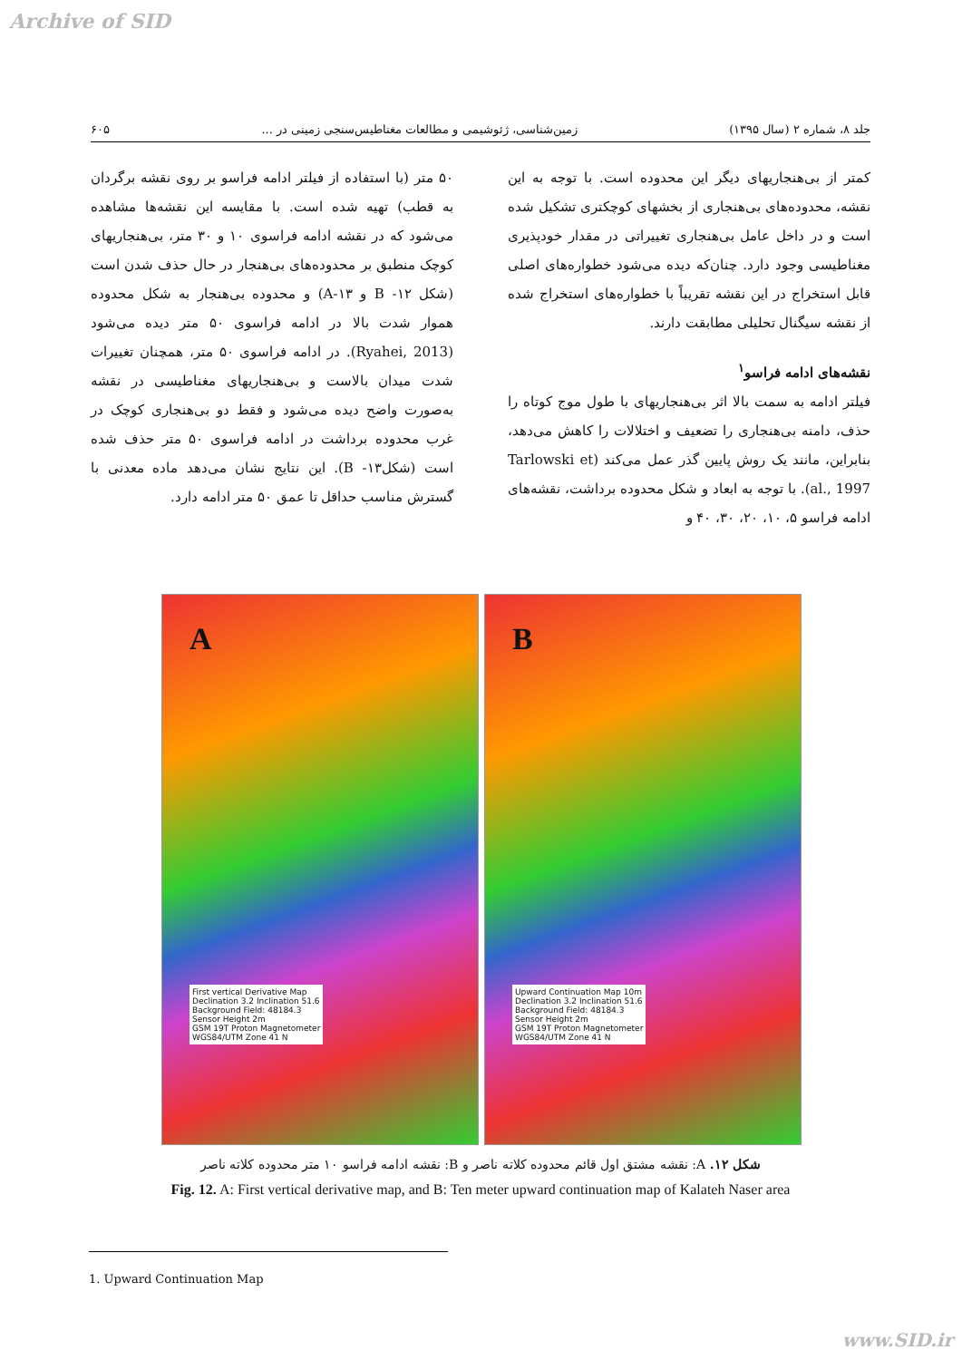Archive of SID
جلد ۸، شماره ۲ (سال ۱۳۹۵) زمین‌شناسی، ژئوشیمی و مطالعات مغناطیس‌سنجی زمینی در ... ۶۰۵
کمتر از بی‌هنجاریهای دیگر این محدوده است. با توجه به این نقشه، محدوده‌های بی‌هنجاری از بخشهای کوچکتری تشکیل شده است و در داخل عامل بی‌هنجاری تغییراتی در مقدار خودپذیری مغناطیسی وجود دارد. چنان‌که دیده می‌شود خطواره‌های اصلی قابل استخراج در این نقشه تقریباً با خطواره‌های استخراج شده از نقشه سیگنال تحلیلی مطابقت دارند.
نقشه‌های ادامه فراسو<sup>۱</sup>
فیلتر ادامه به سمت بالا اثر بی‌هنجاریهای با طول موج کوتاه را حذف، دامنه بی‌هنجاری را تضعیف و اختلالات را کاهش می‌دهد، بنابراین، مانند یک روش پایین گذر عمل می‌کند (Tarlowski et al., 1997). با توجه به ابعاد و شکل محدوده برداشت، نقشه‌های ادامه فراسو ۵، ۱۰، ۲۰، ۳۰، ۴۰ و
۵۰ متر (با استفاده از فیلتر ادامه فراسو بر روی نقشه برگردان به قطب) تهیه شده است. با مقایسه این نقشه‌ها مشاهده می‌شود که در نقشه ادامه فراسوی ۱۰ و ۳۰ متر، بی‌هنجاریهای کوچک منطبق بر محدوده‌های بی‌هنجار در حال حذف شدن است (شکل ۱۲- B و ۱۳-A) و محدوده بی‌هنجار به شکل محدوده هموار شدت بالا در ادامه فراسوی ۵۰ متر دیده می‌شود (Ryahei, 2013). در ادامه فراسوی ۵۰ متر، همچنان تغییرات شدت میدان بالاست و بی‌هنجاریهای مغناطیسی در نقشه به‌صورت واضح دیده می‌شود و فقط دو بی‌هنجاری کوچک در غرب محدوده برداشت در ادامه فراسوی ۵۰ متر حذف شده است (شکل۱۳- B). این نتایج نشان می‌دهد ماده معدنی با گسترش مناسب حداقل تا عمق ۵۰ متر ادامه دارد.
A
First vertical Derivative Map
Declination 3.2 Inclination 51.6
Background Field: 48184.3
Sensor Height 2m
GSM 19T Proton Magnetometer
WGS84/UTM Zone 41 N
B
Upward Continuation Map 10m
Declination 3.2 Inclination 51.6
Background Field: 48184.3
Sensor Height 2m
GSM 19T Proton Magnetometer
WGS84/UTM Zone 41 N
شکل ۱۲. A: نقشه مشتق اول قائم محدوده کلاته ناصر و B: نقشه ادامه فراسو ۱۰ متر محدوده کلاته ناصر
Fig. 12. A: First vertical derivative map, and B: Ten meter upward continuation map of Kalateh Naser area
1. Upward Continuation Map
www.SID.ir